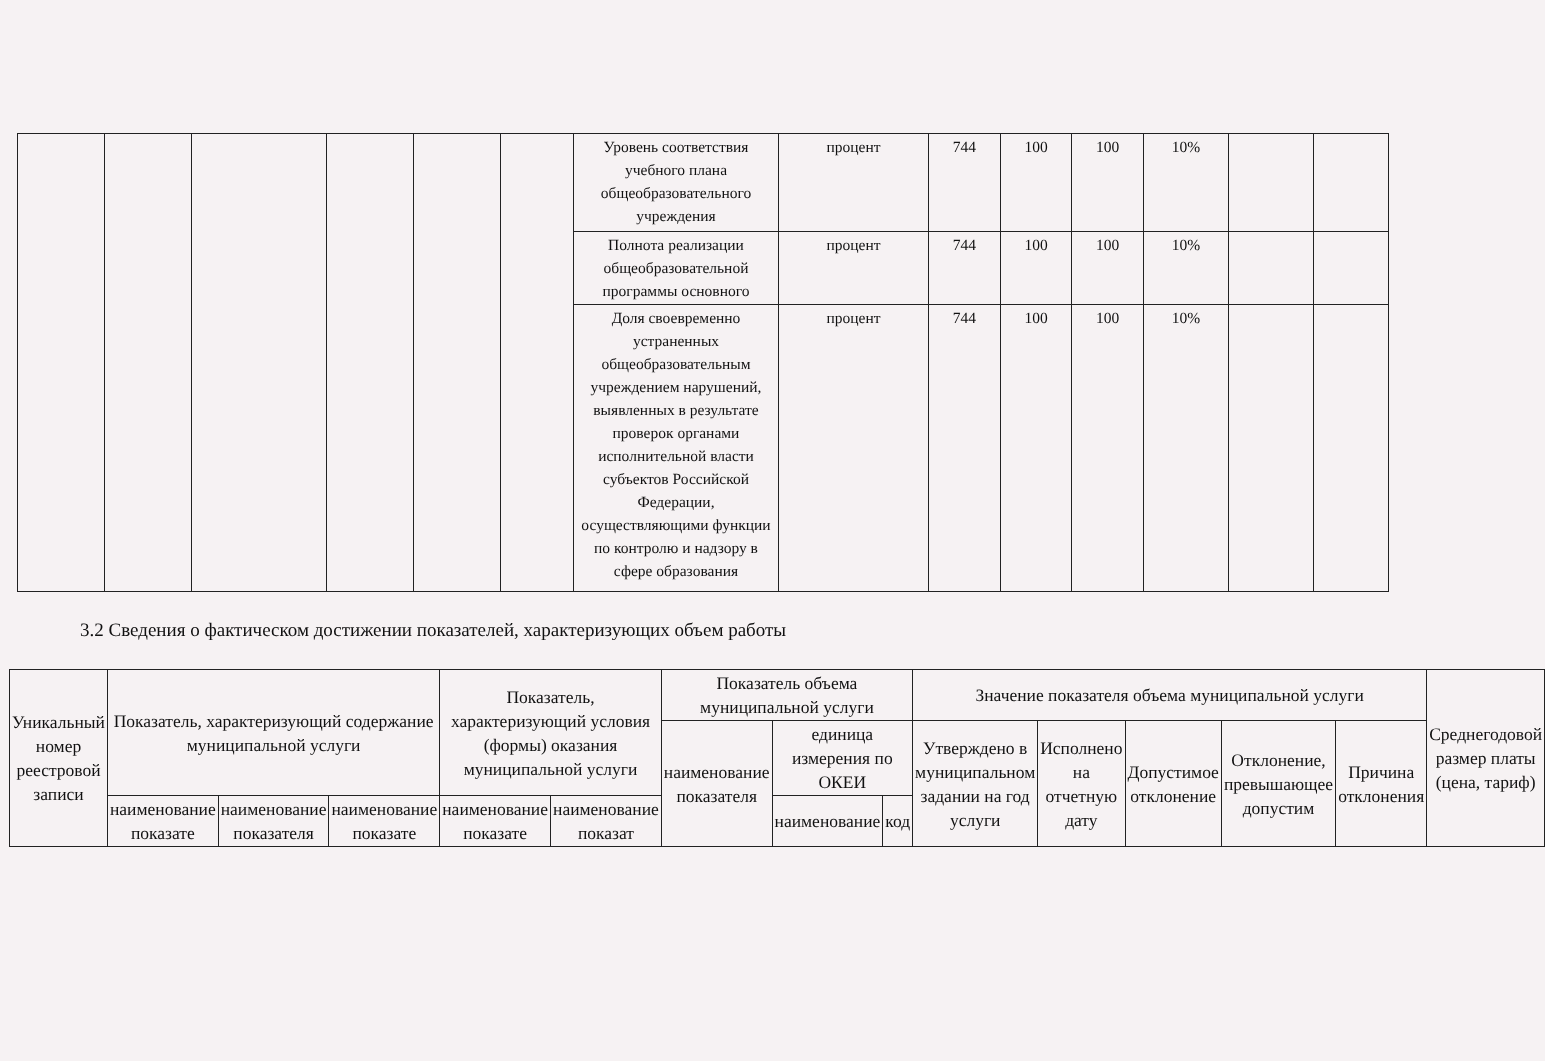| | | | | | | Уровень соответствия учебного плана общеобразовательного учреждения | процент | 744 | 100 | 100 | 10% | | |
| | | | | | | Полнота реализации общеобразовательной программы основного | процент | 744 | 100 | 100 | 10% | | |
| | | | | | | Доля своевременно устраненных общеобразовательным учреждением нарушений, выявленных в результате проверок органами исполнительной власти субъектов Российской Федерации, осуществляющими функции по контролю и надзору в сфере образования | процент | 744 | 100 | 100 | 10% | | |
3.2 Сведения о фактическом достижении показателей, характеризующих объем работы
| Уникальный номер реестровой записи | Показатель, характеризующий содержание муниципальной услуги | | | Показатель, характеризующий условия (формы) оказания муниципальной услуги | | Показатель объема муниципальной услуги | | | Значение показателя объема муниципальной услуги | | | | | Среднегодовой размер платы (цена, тариф) |
| --- | --- | --- | --- | --- | --- | --- | --- | --- | --- | --- | --- | --- | --- | --- |
| | | | | | | наименование показателя | единица измерения по ОКЕИ | | Утверждено в муниципальном задании на год услуги | Исполнено на отчетную дату | Допустимое отклонение | Отклонение, превышающее допустим | Причина отклонения | |
| | наименование показате | наименование показателя | наименование показате | наименование показате | наименование показат | | наименование | код | | | | | | |